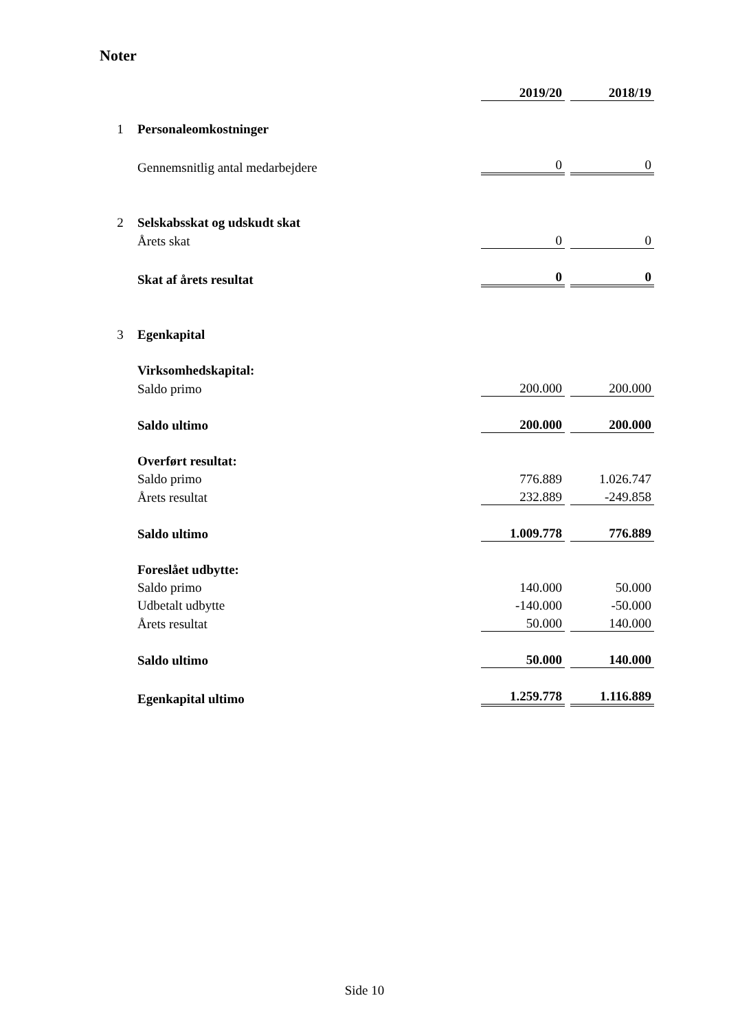Noter
| | | 2019/20 | | 2018/19 |
| 1 | Personaleomkostninger | | | |
| | Gennemsnitlig antal medarbejdere | 0 | | 0 |
| 2 | Selskabsskat og udskudt skat | | | |
| | Årets skat | 0 | | 0 |
| | Skat af årets resultat | 0 | | 0 |
| 3 | Egenkapital | | | |
| | Virksomhedskapital: | | | |
| | Saldo primo | 200.000 | | 200.000 |
| | Saldo ultimo | 200.000 | | 200.000 |
| | Overført resultat: | | | |
| | Saldo primo | 776.889 | | 1.026.747 |
| | Årets resultat | 232.889 | | -249.858 |
| | Saldo ultimo | 1.009.778 | | 776.889 |
| | Foreslået udbytte: | | | |
| | Saldo primo | 140.000 | | 50.000 |
| | Udbetalt udbytte | -140.000 | | -50.000 |
| | Årets resultat | 50.000 | | 140.000 |
| | Saldo ultimo | 50.000 | | 140.000 |
| | Egenkapital ultimo | 1.259.778 | | 1.116.889 |
Side 10